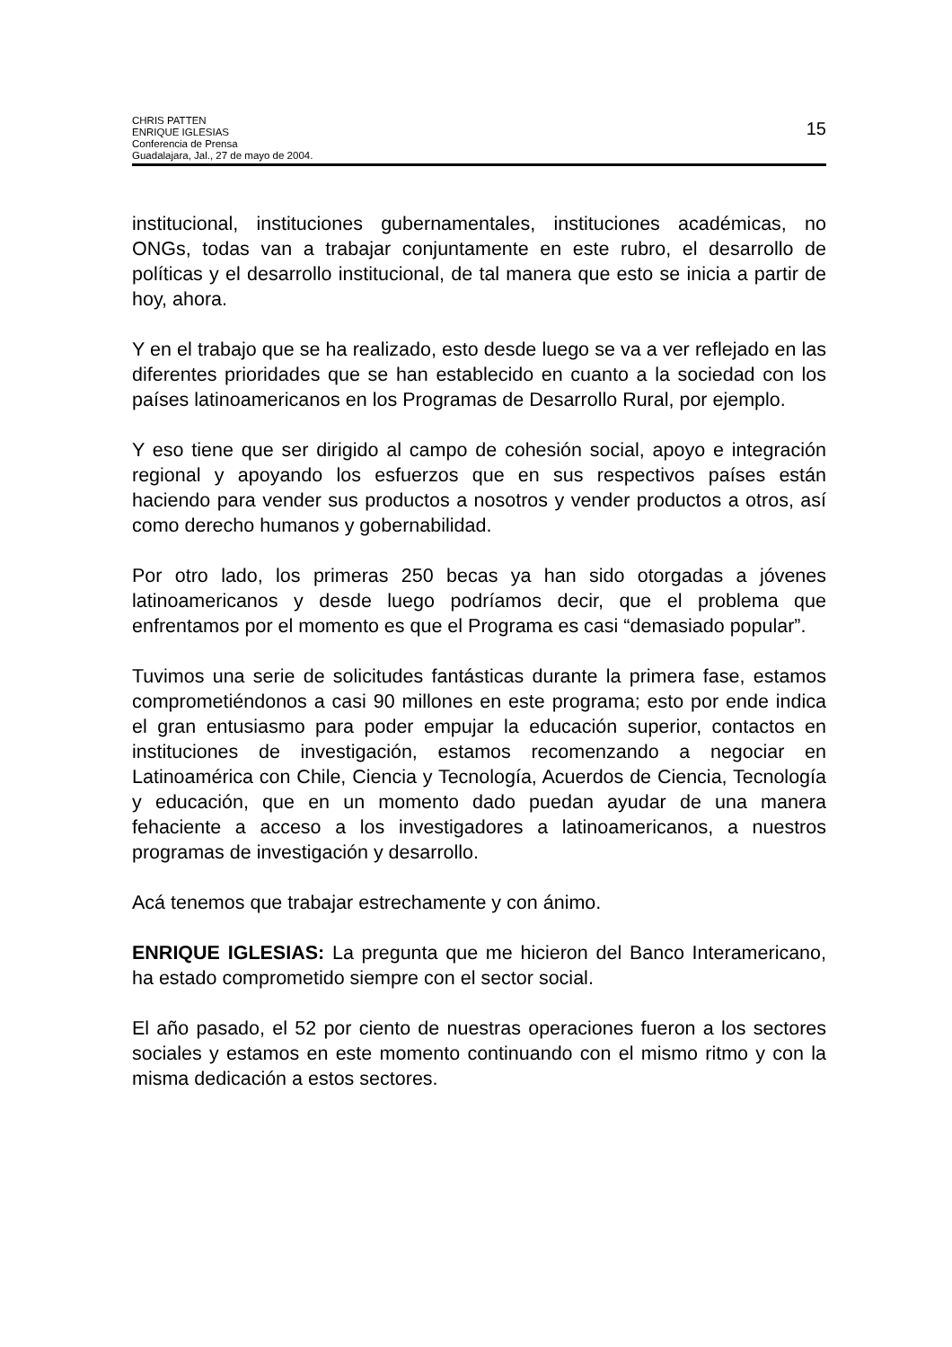CHRIS PATTEN
ENRIQUE IGLESIAS
Conferencia de Prensa
Guadalajara, Jal., 27 de mayo de 2004.
15
institucional, instituciones gubernamentales, instituciones académicas, no ONGs, todas van a trabajar conjuntamente en este rubro, el desarrollo de políticas y el desarrollo institucional, de tal manera que esto se inicia a partir de hoy, ahora.
Y en el trabajo que se ha realizado, esto desde luego se va a ver reflejado en las diferentes prioridades que se han establecido en cuanto a la sociedad con los países latinoamericanos en los Programas de Desarrollo Rural, por ejemplo.
Y eso tiene que ser dirigido al campo de cohesión social, apoyo e integración regional y apoyando los esfuerzos que en sus respectivos países están haciendo para vender sus productos a nosotros y vender productos a otros, así como derecho humanos y gobernabilidad.
Por otro lado, los primeras 250 becas ya han sido otorgadas a jóvenes latinoamericanos y desde luego podríamos decir, que el problema que enfrentamos por el momento es que el Programa es casi “demasiado popular”.
Tuvimos una serie de solicitudes fantásticas durante la primera fase, estamos comprometiéndonos a casi 90 millones en este programa; esto por ende indica el gran entusiasmo para poder empujar la educación superior, contactos en instituciones de investigación, estamos recomenzando a negociar en Latinoamérica con Chile, Ciencia y Tecnología, Acuerdos de Ciencia, Tecnología y educación, que en un momento dado puedan ayudar de una manera fehaciente a acceso a los investigadores a latinoamericanos, a nuestros programas de investigación y desarrollo.
Acá tenemos que trabajar estrechamente y con ánimo.
ENRIQUE IGLESIAS: La pregunta que me hicieron del Banco Interamericano, ha estado comprometido siempre con el sector social.
El año pasado, el 52 por ciento de nuestras operaciones fueron a los sectores sociales y estamos en este momento continuando con el mismo ritmo y con la misma dedicación a estos sectores.